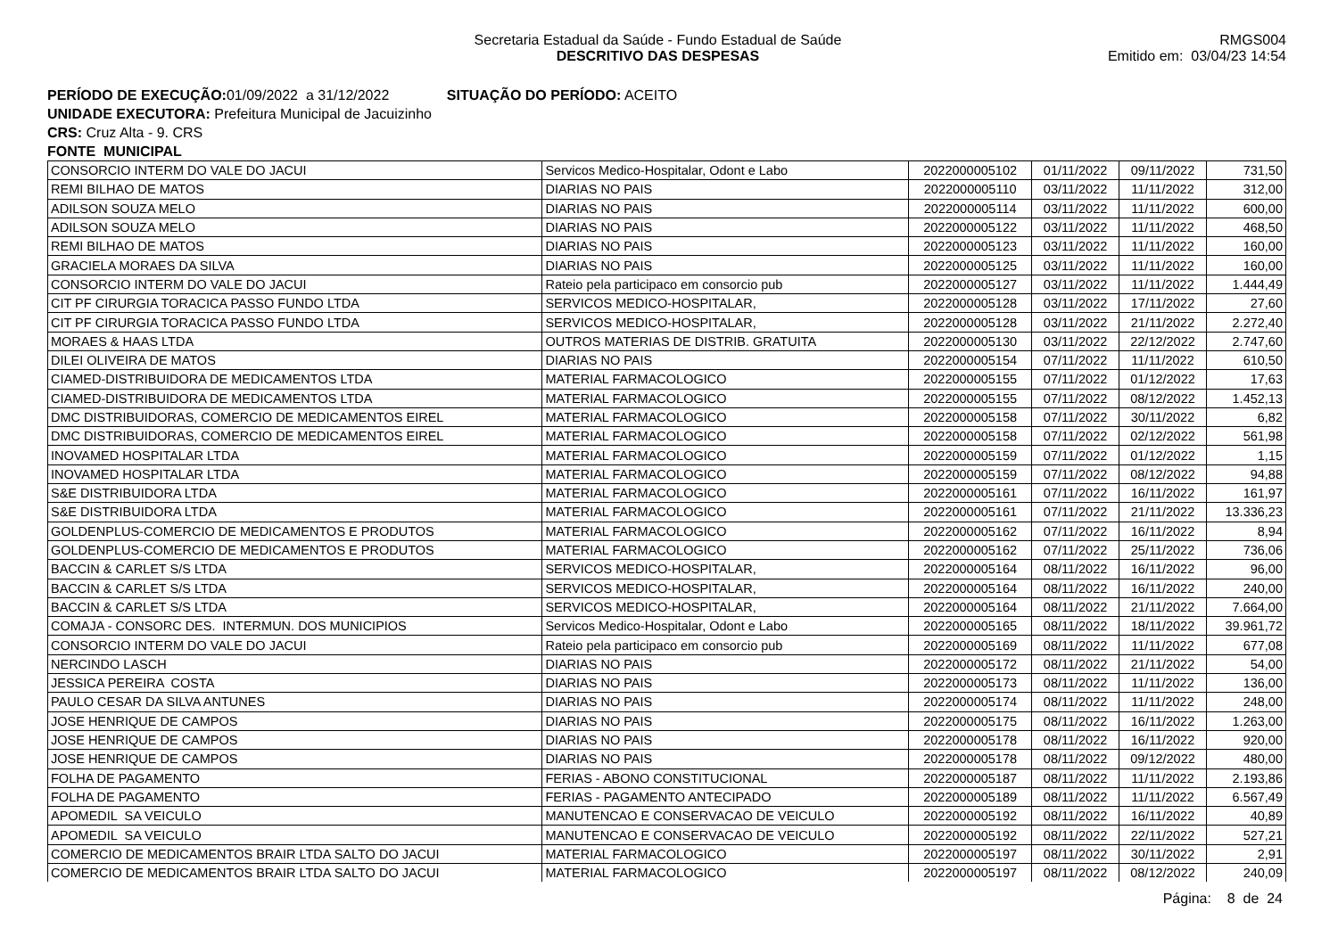Secretaria Estadual da Saúde - Fundo Estadual de Saúde
DESCRITIVO DAS DESPESAS
RMGS004
Emitido em: 03/04/23 14:54
PERÍODO DE EXECUÇÃO: 01/09/2022 a 31/12/2022 SITUAÇÃO DO PERÍODO: ACEITO
UNIDADE EXECUTORA: Prefeitura Municipal de Jacuizinho
CRS: Cruz Alta - 9. CRS
FONTE MUNICIPAL
| CONSORCIO INTERM DO VALE DO JACUI | Servicos Medico-Hospitalar, Odont e Labo | 2022000005102 | 01/11/2022 | 09/11/2022 | 731,50 |
| REMI BILHAO DE MATOS | DIARIAS NO PAIS | 2022000005110 | 03/11/2022 | 11/11/2022 | 312,00 |
| ADILSON SOUZA MELO | DIARIAS NO PAIS | 2022000005114 | 03/11/2022 | 11/11/2022 | 600,00 |
| ADILSON SOUZA MELO | DIARIAS NO PAIS | 2022000005122 | 03/11/2022 | 11/11/2022 | 468,50 |
| REMI BILHAO DE MATOS | DIARIAS NO PAIS | 2022000005123 | 03/11/2022 | 11/11/2022 | 160,00 |
| GRACIELA MORAES DA SILVA | DIARIAS NO PAIS | 2022000005125 | 03/11/2022 | 11/11/2022 | 160,00 |
| CONSORCIO INTERM DO VALE DO JACUI | Rateio pela participaco em consorcio pub | 2022000005127 | 03/11/2022 | 11/11/2022 | 1.444,49 |
| CIT PF CIRURGIA TORACICA PASSO FUNDO LTDA | SERVICOS MEDICO-HOSPITALAR, | 2022000005128 | 03/11/2022 | 17/11/2022 | 27,60 |
| CIT PF CIRURGIA TORACICA PASSO FUNDO LTDA | SERVICOS MEDICO-HOSPITALAR, | 2022000005128 | 03/11/2022 | 21/11/2022 | 2.272,40 |
| MORAES & HAAS LTDA | OUTROS MATERIAS DE DISTRIB. GRATUITA | 2022000005130 | 03/11/2022 | 22/12/2022 | 2.747,60 |
| DILEI OLIVEIRA DE MATOS | DIARIAS NO PAIS | 2022000005154 | 07/11/2022 | 11/11/2022 | 610,50 |
| CIAMED-DISTRIBUIDORA DE MEDICAMENTOS LTDA | MATERIAL FARMACOLOGICO | 2022000005155 | 07/11/2022 | 01/12/2022 | 17,63 |
| CIAMED-DISTRIBUIDORA DE MEDICAMENTOS LTDA | MATERIAL FARMACOLOGICO | 2022000005155 | 07/11/2022 | 08/12/2022 | 1.452,13 |
| DMC DISTRIBUIDORAS, COMERCIO DE MEDICAMENTOS EIREL | MATERIAL FARMACOLOGICO | 2022000005158 | 07/11/2022 | 30/11/2022 | 6,82 |
| DMC DISTRIBUIDORAS, COMERCIO DE MEDICAMENTOS EIREL | MATERIAL FARMACOLOGICO | 2022000005158 | 07/11/2022 | 02/12/2022 | 561,98 |
| INOVAMED HOSPITALAR LTDA | MATERIAL FARMACOLOGICO | 2022000005159 | 07/11/2022 | 01/12/2022 | 1,15 |
| INOVAMED HOSPITALAR LTDA | MATERIAL FARMACOLOGICO | 2022000005159 | 07/11/2022 | 08/12/2022 | 94,88 |
| S&E DISTRIBUIDORA LTDA | MATERIAL FARMACOLOGICO | 2022000005161 | 07/11/2022 | 16/11/2022 | 161,97 |
| S&E DISTRIBUIDORA LTDA | MATERIAL FARMACOLOGICO | 2022000005161 | 07/11/2022 | 21/11/2022 | 13.336,23 |
| GOLDENPLUS-COMERCIO DE MEDICAMENTOS E PRODUTOS | MATERIAL FARMACOLOGICO | 2022000005162 | 07/11/2022 | 16/11/2022 | 8,94 |
| GOLDENPLUS-COMERCIO DE MEDICAMENTOS E PRODUTOS | MATERIAL FARMACOLOGICO | 2022000005162 | 07/11/2022 | 25/11/2022 | 736,06 |
| BACCIN & CARLET S/S LTDA | SERVICOS MEDICO-HOSPITALAR, | 2022000005164 | 08/11/2022 | 16/11/2022 | 96,00 |
| BACCIN & CARLET S/S LTDA | SERVICOS MEDICO-HOSPITALAR, | 2022000005164 | 08/11/2022 | 16/11/2022 | 240,00 |
| BACCIN & CARLET S/S LTDA | SERVICOS MEDICO-HOSPITALAR, | 2022000005164 | 08/11/2022 | 21/11/2022 | 7.664,00 |
| COMAJA - CONSORC DES. INTERMUN. DOS MUNICIPIOS | Servicos Medico-Hospitalar, Odont e Labo | 2022000005165 | 08/11/2022 | 18/11/2022 | 39.961,72 |
| CONSORCIO INTERM DO VALE DO JACUI | Rateio pela participaco em consorcio pub | 2022000005169 | 08/11/2022 | 11/11/2022 | 677,08 |
| NERCINDO LASCH | DIARIAS NO PAIS | 2022000005172 | 08/11/2022 | 21/11/2022 | 54,00 |
| JESSICA PEREIRA COSTA | DIARIAS NO PAIS | 2022000005173 | 08/11/2022 | 11/11/2022 | 136,00 |
| PAULO CESAR DA SILVA ANTUNES | DIARIAS NO PAIS | 2022000005174 | 08/11/2022 | 11/11/2022 | 248,00 |
| JOSE HENRIQUE DE CAMPOS | DIARIAS NO PAIS | 2022000005175 | 08/11/2022 | 16/11/2022 | 1.263,00 |
| JOSE HENRIQUE DE CAMPOS | DIARIAS NO PAIS | 2022000005178 | 08/11/2022 | 16/11/2022 | 920,00 |
| JOSE HENRIQUE DE CAMPOS | DIARIAS NO PAIS | 2022000005178 | 08/11/2022 | 09/12/2022 | 480,00 |
| FOLHA DE PAGAMENTO | FERIAS - ABONO CONSTITUCIONAL | 2022000005187 | 08/11/2022 | 11/11/2022 | 2.193,86 |
| FOLHA DE PAGAMENTO | FERIAS - PAGAMENTO ANTECIPADO | 2022000005189 | 08/11/2022 | 11/11/2022 | 6.567,49 |
| APOMEDIL SA VEICULO | MANUTENCAO E CONSERVACAO DE VEICULO | 2022000005192 | 08/11/2022 | 16/11/2022 | 40,89 |
| APOMEDIL SA VEICULO | MANUTENCAO E CONSERVACAO DE VEICULO | 2022000005192 | 08/11/2022 | 22/11/2022 | 527,21 |
| COMERCIO DE MEDICAMENTOS BRAIR LTDA SALTO DO JACUI | MATERIAL FARMACOLOGICO | 2022000005197 | 08/11/2022 | 30/11/2022 | 2,91 |
| COMERCIO DE MEDICAMENTOS BRAIR LTDA SALTO DO JACUI | MATERIAL FARMACOLOGICO | 2022000005197 | 08/11/2022 | 08/12/2022 | 240,09 |
Página: 8 de 24